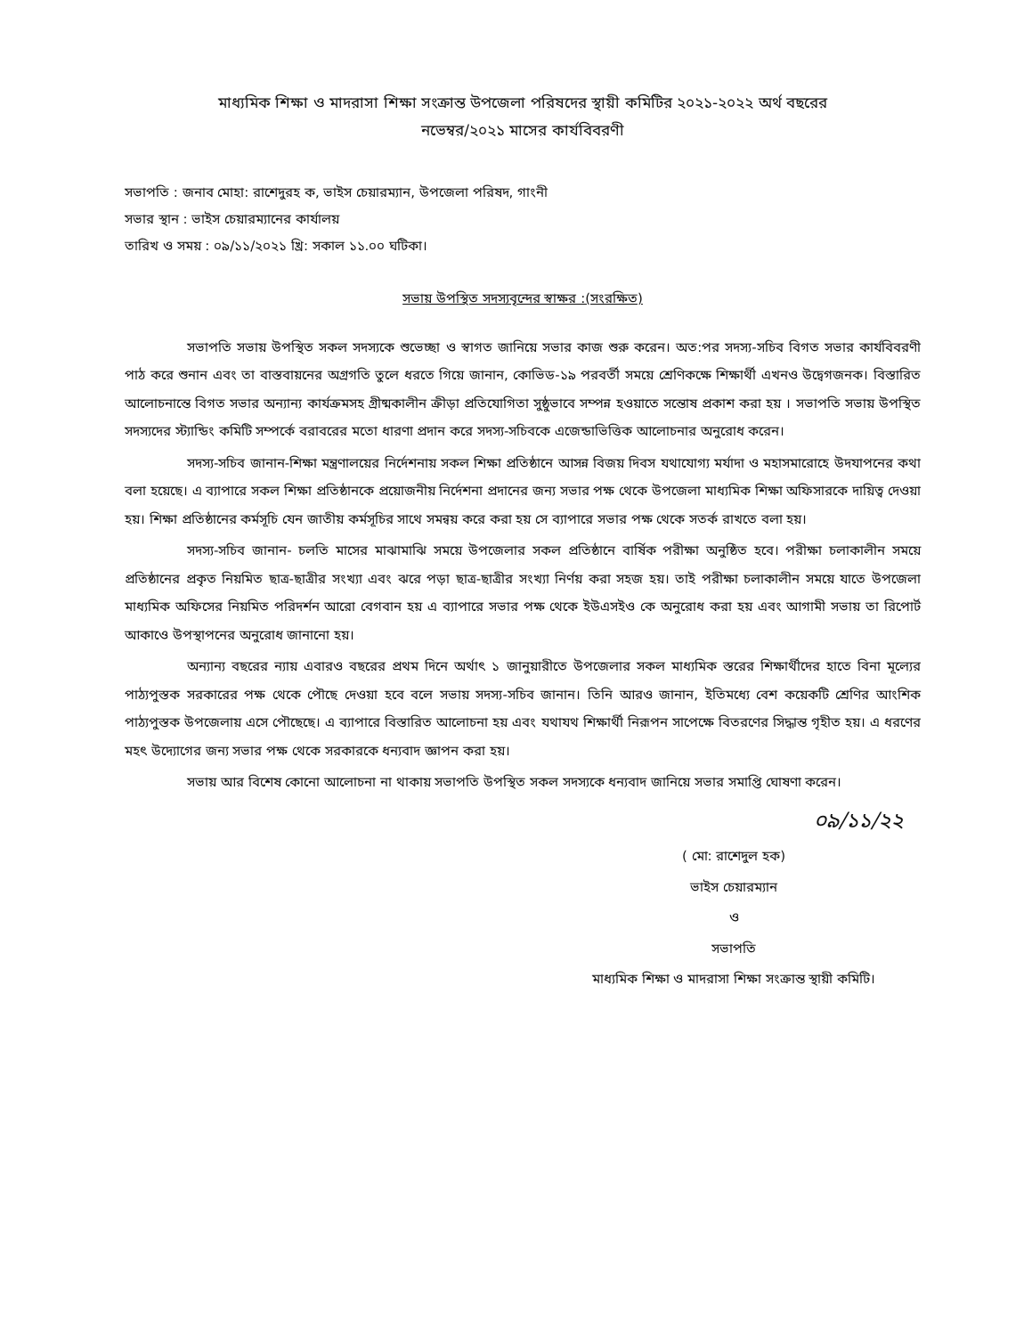মাধ্যমিক শিক্ষা ও মাদরাসা শিক্ষা সংক্রান্ত উপজেলা পরিষদের স্থায়ী কমিটির ২০২১-২০২২ অর্থ বছরের
নভেম্বর/২০২১ মাসের কার্যবিবরণী
সভাপতি : জনাব মোহা: রাশেদুরহ ক, ভাইস চেয়ারম্যান, উপজেলা পরিষদ, গাংনী
সভার স্থান : ভাইস চেয়ারম্যানের কার্যালয়
তারিখ ও সময় : ০৯/১১/২০২১ খ্রি: সকাল ১১.০০ ঘটিকা।
সভায় উপস্থিত সদস্যবৃন্দের স্বাক্ষর :(সংরক্ষিত)
সভাপতি সভায় উপস্থিত সকল সদস্যকে শুভেচ্ছা ও স্বাগত জানিয়ে সভার কাজ শুরু করেন। অত:পর সদস্য-সচিব বিগত সভার কার্যবিবরণী পাঠ করে শুনান এবং তা বাস্তবায়নের অগ্রগতি তুলে ধরতে গিয়ে জানান, কোভিড-১৯ পরবর্তী সময়ে শ্রেণিকক্ষে শিক্ষার্থী এখনও উদ্বেগজনক। বিস্তারিত আলোচনান্তে বিগত সভার অন্যান্য কার্যক্রমসহ গ্রীষ্মকালীন ক্রীড়া প্রতিযোগিতা সুষ্ঠুভাবে সম্পন্ন হওয়াতে সন্তোষ প্রকাশ করা হয় । সভাপতি সভায় উপস্থিত সদস্যদের স্ট্যান্ডিং কমিটি সম্পর্কে বরাবরের মতো ধারণা প্রদান করে সদস্য-সচিবকে এজেন্ডাভিত্তিক আলোচনার অনুরোধ করেন।
সদস্য-সচিব জানান-শিক্ষা মন্ত্রণালয়ের নির্দেশনায় সকল শিক্ষা প্রতিষ্ঠানে আসন্ন বিজয় দিবস যথাযোগ্য মর্যাদা ও মহাসমারোহে উদযাপনের কথা বলা হয়েছে। এ ব্যাপারে সকল শিক্ষা প্রতিষ্ঠানকে প্রয়োজনীয় নির্দেশনা প্রদানের জন্য সভার পক্ষ থেকে উপজেলা মাধ্যমিক শিক্ষা অফিসারকে দায়িত্ব দেওয়া হয়। শিক্ষা প্রতিষ্ঠানের কর্মসূচি যেন জাতীয় কর্মসূচির সাথে সমন্বয় করে করা হয় সে ব্যাপারে সভার পক্ষ থেকে সতর্ক রাখতে বলা হয়।
সদস্য-সচিব জানান- চলতি মাসের মাঝামাঝি সময়ে উপজেলার সকল প্রতিষ্ঠানে বার্ষিক পরীক্ষা অনুষ্ঠিত হবে। পরীক্ষা চলাকালীন সময়ে প্রতিষ্ঠানের প্রকৃত নিয়মিত ছাত্র-ছাত্রীর সংখ্যা এবং ঝরে পড়া ছাত্র-ছাত্রীর সংখ্যা নির্ণয় করা সহজ হয়। তাই পরীক্ষা চলাকালীন সময়ে যাতে উপজেলা মাধ্যমিক অফিসের নিয়মিত পরিদর্শন আরো বেগবান হয় এ ব্যাপারে সভার পক্ষ থেকে ইউএসইও কে অনুরোধ করা হয় এবং আগামী সভায় তা রিপোর্ট আকাওে উপস্থাপনের অনুরোধ জানানো হয়।
অন্যান্য বছরের ন্যায় এবারও বছরের প্রথম দিনে অর্থাৎ ১ জানুয়ারীতে উপজেলার সকল মাধ্যমিক স্তরের শিক্ষার্থীদের হাতে বিনা মূল্যের পাঠ্যপুস্তক সরকারের পক্ষ থেকে পৌছে দেওয়া হবে বলে সভায় সদস্য-সচিব জানান। তিনি আরও জানান, ইতিমধ্যে বেশ কয়েকটি শ্রেণির আংশিক পাঠ্যপুস্তক উপজেলায় এসে পৌছেছে। এ ব্যাপারে বিস্তারিত আলোচনা হয় এবং যথাযথ শিক্ষার্থী নিরূপন সাপেক্ষে বিতরণের সিদ্ধান্ত গৃহীত হয়। এ ধরণের মহৎ উদ্যোগের জন্য সভার পক্ষ থেকে সরকারকে ধন্যবাদ জ্ঞাপন করা হয়।
সভায় আর বিশেষ কোনো আলোচনা না থাকায় সভাপতি উপস্থিত সকল সদস্যকে ধন্যবাদ জানিয়ে সভার সমাপ্তি ঘোষণা করেন।
০৯/১১/২২
( মো: রাশেদুল হক)
ভাইস চেয়ারম্যান
ও
সভাপতি
মাধ্যমিক শিক্ষা ও মাদরাসা শিক্ষা সংক্রান্ত স্থায়ী কমিটি।